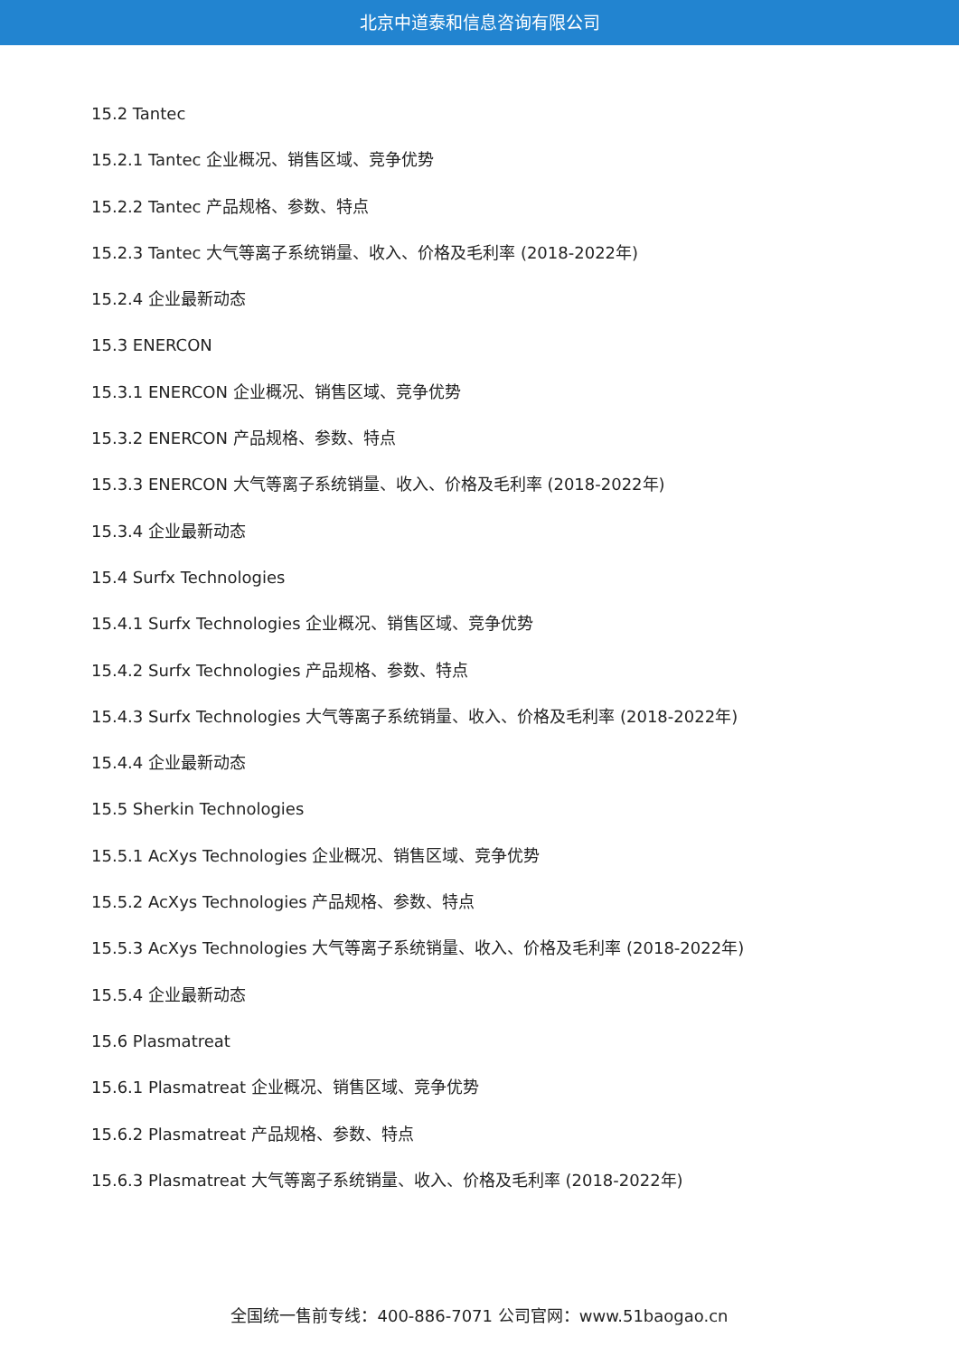北京中道泰和信息咨询有限公司
15.2 Tantec
15.2.1 Tantec 企业概况、销售区域、竞争优势
15.2.2 Tantec 产品规格、参数、特点
15.2.3 Tantec 大气等离子系统销量、收入、价格及毛利率 (2018-2022年)
15.2.4 企业最新动态
15.3 ENERCON
15.3.1 ENERCON 企业概况、销售区域、竞争优势
15.3.2 ENERCON 产品规格、参数、特点
15.3.3 ENERCON 大气等离子系统销量、收入、价格及毛利率 (2018-2022年)
15.3.4 企业最新动态
15.4 Surfx Technologies
15.4.1 Surfx Technologies 企业概况、销售区域、竞争优势
15.4.2 Surfx Technologies 产品规格、参数、特点
15.4.3 Surfx Technologies 大气等离子系统销量、收入、价格及毛利率 (2018-2022年)
15.4.4 企业最新动态
15.5 Sherkin Technologies
15.5.1 AcXys Technologies 企业概况、销售区域、竞争优势
15.5.2 AcXys Technologies 产品规格、参数、特点
15.5.3 AcXys Technologies 大气等离子系统销量、收入、价格及毛利率 (2018-2022年)
15.5.4 企业最新动态
15.6 Plasmatreat
15.6.1 Plasmatreat 企业概况、销售区域、竞争优势
15.6.2 Plasmatreat 产品规格、参数、特点
15.6.3 Plasmatreat 大气等离子系统销量、收入、价格及毛利率 (2018-2022年)
全国统一售前专线：400-886-7071 公司官网：www.51baogao.cn